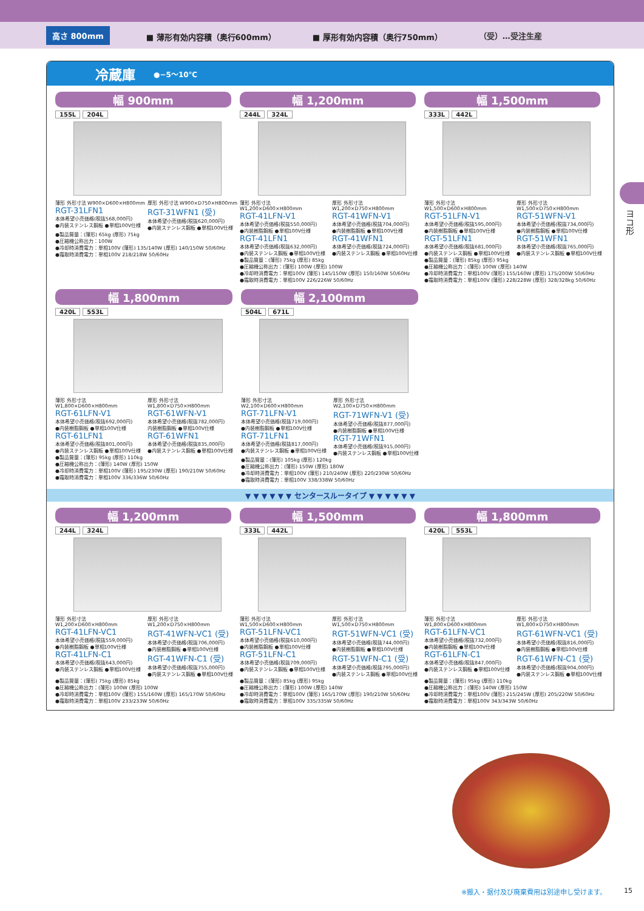高さ 800mm ■ 薄形有効内容積（奥行600mm） ■ 厚形有効内容積（奥行750mm） （受）…受注生産
ヨコ形
冷蔵庫 ●−5〜10℃
幅 900mm
155L 204L
薄形 外形寸法 W900×D600×H800mm
RGT-31LFN1
本体希望小売価格(税抜568,000円)
●内装ステンレス鋼板 ●単相100V仕様
厚形 外形寸法 W900×D750×H800mm
RGT-31WFN1 (受)
本体希望小売価格(税抜620,000円)
●内装ステンレス鋼板 ●単相100V仕様
●製品質量：(薄形) 65kg (厚形) 75kg
●圧縮機公称出力：100W
●冷却時消費電力：単相100V (薄形) 135/140W (厚形) 140/150W 50/60Hz
●霜取時消費電力：単相100V 218/218W 50/60Hz
幅 1,200mm
244L 324L
薄形 外形寸法 W1,200×D600×H800mm
RGT-41LFN-V1
本体希望小売価格(税抜550,000円)
●内装樹脂鋼板 ●単相100V仕様
RGT-41LFN1
本体希望小売価格(税抜632,000円)
●内装ステンレス鋼板 ●単相100V仕様
厚形 外形寸法 W1,200×D750×H800mm
RGT-41WFN-V1
本体希望小売価格(税抜704,000円)
●内装樹脂鋼板 ●単相100V仕様
RGT-41WFN1
本体希望小売価格(税抜724,000円)
●内装ステンレス鋼板 ●単相100V仕様
●製品質量：(薄形) 75kg (厚形) 85kg
●圧縮機公称出力：(薄形) 100W (厚形) 100W
●冷却時消費電力：単相100V (薄形) 145/150W (厚形) 150/160W 50/60Hz
●霜取時消費電力：単相100V 226/226W 50/60Hz
幅 1,500mm
333L 442L
薄形 外形寸法 W1,500×D600×H800mm
RGT-51LFN-V1
本体希望小売価格(税抜595,000円)
●内装樹脂鋼板 ●単相100V仕様
RGT-51LFN1
本体希望小売価格(税抜681,000円)
●内装ステンレス鋼板 ●単相100V仕様
厚形 外形寸法 W1,500×D750×H800mm
RGT-51WFN-V1
本体希望小売価格(税抜734,000円)
●内装樹脂鋼板 ●単相100V仕様
RGT-51WFN1
本体希望小売価格(税抜765,000円)
●内装ステンレス鋼板 ●単相100V仕様
●製品質量：(薄形) 85kg (厚形) 95kg
●圧縮機公称出力：(薄形) 100W (厚形) 140W
●冷却時消費電力：単相100V (薄形) 155/160W (厚形) 175/200W 50/60Hz
●霜取時消費電力：単相100V (薄形) 228/228W (厚形) 328/328kg 50/60Hz
幅 1,800mm
420L 553L
薄形 外形寸法 W1,800×D600×H800mm
RGT-61LFN-V1
本体希望小売価格(税抜692,000円)
●内装樹脂鋼板 ●単相100V仕様
RGT-61LFN1
本体希望小売価格(税抜801,000円)
●内装ステンレス鋼板 ●単相100V仕様
厚形 外形寸法 W1,800×D750×H800mm
RGT-61WFN-V1
本体希望小売価格(税抜782,000円)
内装樹脂鋼板 ●単相100V仕様
RGT-61WFN1
本体希望小売価格(税抜835,000円)
●内装ステンレス鋼板 ●単相100V仕様
●製品質量：(薄形) 95kg (厚形) 110kg
●圧縮機公称出力：(薄形) 140W (厚形) 150W
●冷却時消費電力：単相100V (薄形) 195/230W (厚形) 190/210W 50/60Hz
●霜取時消費電力：単相100V 336/336W 50/60Hz
幅 2,100mm
504L 671L
薄形 外形寸法 W2,100×D600×H800mm
RGT-71LFN-V1
本体希望小売価格(税抜719,000円)
●内装樹脂鋼板 ●単相100V仕様
RGT-71LFN1
本体希望小売価格(税抜817,000円)
●内装ステンレス鋼板 ●単相100V仕様
厚形 外形寸法 W2,100×D750×H800mm
RGT-71WFN-V1 (受)
本体希望小売価格(税抜877,000円)
●内装樹脂鋼板 ●単相100V仕様
RGT-71WFN1
本体希望小売価格(税抜915,000円)
●内装ステンレス鋼板 ●単相100V仕様
●製品質量：(薄形) 105kg (厚形) 120kg
●圧縮機公称出力：(薄形) 150W (厚形) 180W
●冷却時消費電力：単相100V (薄形) 210/240W (厚形) 220/230W 50/60Hz
●霜取時消費電力：単相100V 338/338W 50/60Hz
▼ ▼ ▼ ▼ ▼ ▼ センタースルータイプ ▼ ▼ ▼ ▼ ▼ ▼
幅 1,200mm
244L 324L
薄形 外形寸法 W1,200×D600×H800mm
RGT-41LFN-VC1
本体希望小売価格(税抜559,000円)
●内装樹脂鋼板 ●単相100V仕様
RGT-41LFN-C1
本体希望小売価格(税抜643,000円)
●内装ステンレス鋼板 ●単相100V仕様
厚形 外形寸法 W1,200×D750×H800mm
RGT-41WFN-VC1 (受)
本体希望小売価格(税抜706,000円)
●内装樹脂鋼板 ●単相100V仕様
RGT-41WFN-C1 (受)
本体希望小売価格(税抜755,000円)
●内装ステンレス鋼板 ●単相100V仕様
●製品質量：(薄形) 75kg (厚形) 85kg
●圧縮機公称出力：(薄形) 100W (厚形) 100W
●冷却時消費電力：単相100V (薄形) 155/160W (厚形) 165/170W 50/60Hz
●霜取時消費電力：単相100V 233/233W 50/60Hz
幅 1,500mm
333L 442L
薄形 外形寸法 W1,500×D600×H800mm
RGT-51LFN-VC1
本体希望小売価格(税抜610,000円)
●内装樹脂鋼板 ●単相100V仕様
RGT-51LFN-C1
本体希望小売価格(税抜709,000円)
●内装ステンレス鋼板 ●単相100V仕様
厚形 外形寸法 W1,500×D750×H800mm
RGT-51WFN-VC1 (受)
本体希望小売価格(税抜744,000円)
●内装樹脂鋼板 ●単相100V仕様
RGT-51WFN-C1 (受)
本体希望小売価格(税抜795,000円)
●内装ステンレス鋼板 ●単相100V仕様
●製品質量：(薄形) 85kg (厚形) 95kg
●圧縮機公称出力：(薄形) 100W (厚形) 140W
●冷却時消費電力：単相100V (薄形) 165/170W (厚形) 190/210W 50/60Hz
●霜取時消費電力：単相100V 335/335W 50/60Hz
幅 1,800mm
420L 553L
薄形 外形寸法 W1,800×D600×H800mm
RGT-61LFN-VC1
本体希望小売価格(税抜732,000円)
●内装樹脂鋼板 ●単相100V仕様
RGT-61LFN-C1
本体希望小売価格(税抜847,000円)
●内装ステンレス鋼板 ●単相100V仕様
厚形 外形寸法 W1,800×D750×H800mm
RGT-61WFN-VC1 (受)
本体希望小売価格(税抜816,000円)
●内装樹脂鋼板 ●単相100V仕様
RGT-61WFN-C1 (受)
本体希望小売価格(税抜904,000円)
●内装ステンレス鋼板 ●単相100V仕様
●製品質量：(薄形) 95kg (厚形) 110kg
●圧縮機公称出力：(薄形) 140W (厚形) 150W
●冷却時消費電力：単相100V (薄形) 215/245W (厚形) 205/220W 50/60Hz
●霜取時消費電力：単相100V 343/343W 50/60Hz
※搬入・据付及び廃棄費用は別途申し受けます。
15